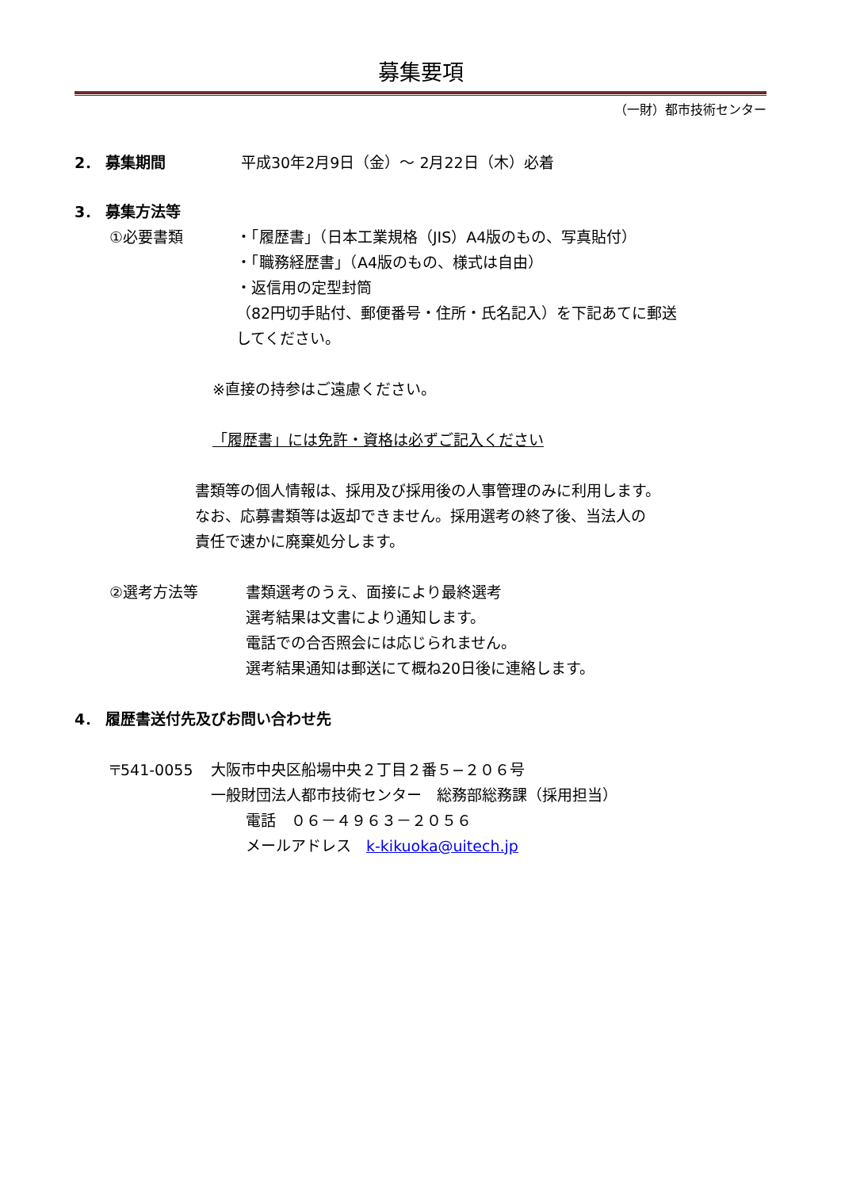募集要項
（一財）都市技術センター
2． 募集期間 平成30年2月9日（金）～ 2月22日（木）必着
3． 募集方法等
①必要書類
・「履歴書」（日本工業規格（JIS）A4版のもの、写真貼付）
・「職務経歴書」（A4版のもの、様式は自由）
・返信用の定型封筒
（82円切手貼付、郵便番号・住所・氏名記入）を下記あてに郵送
してください。
※直接の持参はご遠慮ください。
「履歴書」には免許・資格は必ずご記入ください
書類等の個人情報は、採用及び採用後の人事管理のみに利用します。
なお、応募書類等は返却できません。採用選考の終了後、当法人の
責任で速かに廃棄処分します。
②選考方法等
書類選考のうえ、面接により最終選考
選考結果は文書により通知します。
電話での合否照会には応じられません。
選考結果通知は郵送にて概ね20日後に連絡します。
4． 履歴書送付先及びお問い合わせ先
〒541-0055 大阪市中央区船場中央２丁目２番５−２０６号
一般財団法人都市技術センター　総務部総務課（採用担当）
電話　０６－４９６３－２０５６
メールアドレス　k-kikuoka@uitech.jp